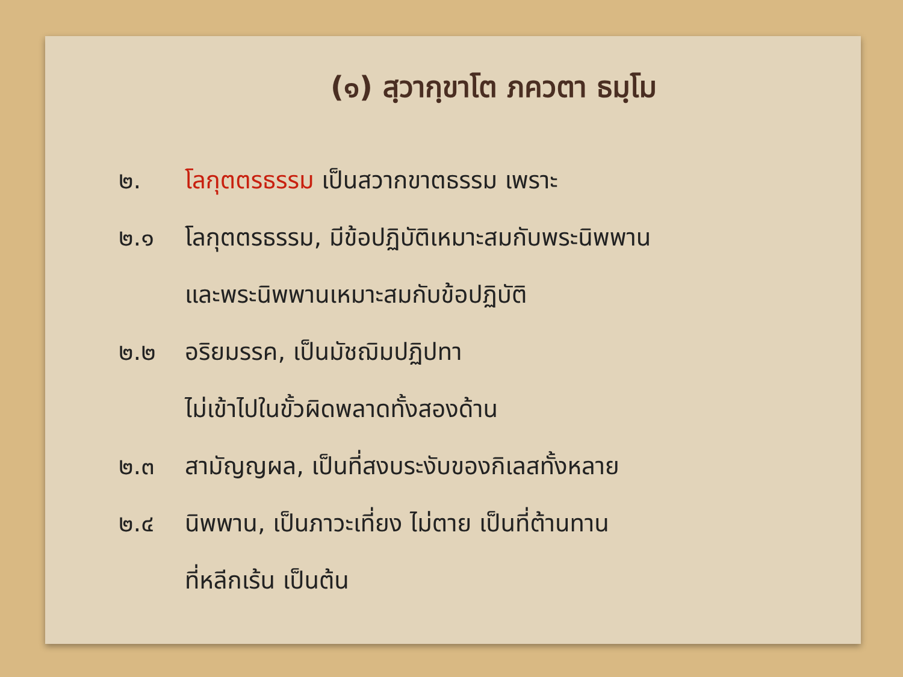(๑) สฺวากฺขาโต ภควตา ธมฺโม
๒. โลกุตตรธรรม เป็นสวากขาตธรรม เพราะ
๒.๑ โลกุตตรธรรม, มีข้อปฏิบัติเหมาะสมกับพระนิพพาน
และพระนิพพานเหมาะสมกับข้อปฏิบัติ
๒.๒ อริยมรรค, เป็นมัชฌิมปฏิปทา
ไม่เข้าไปในขั้วผิดพลาดทั้งสองด้าน
๒.๓ สามัญญผล, เป็นที่สงบระงับของกิเลสทั้งหลาย
๒.๔ นิพพาน, เป็นภาวะเที่ยง ไม่ตาย เป็นที่ต้านทาน
ที่หลีกเร้น เป็นต้น